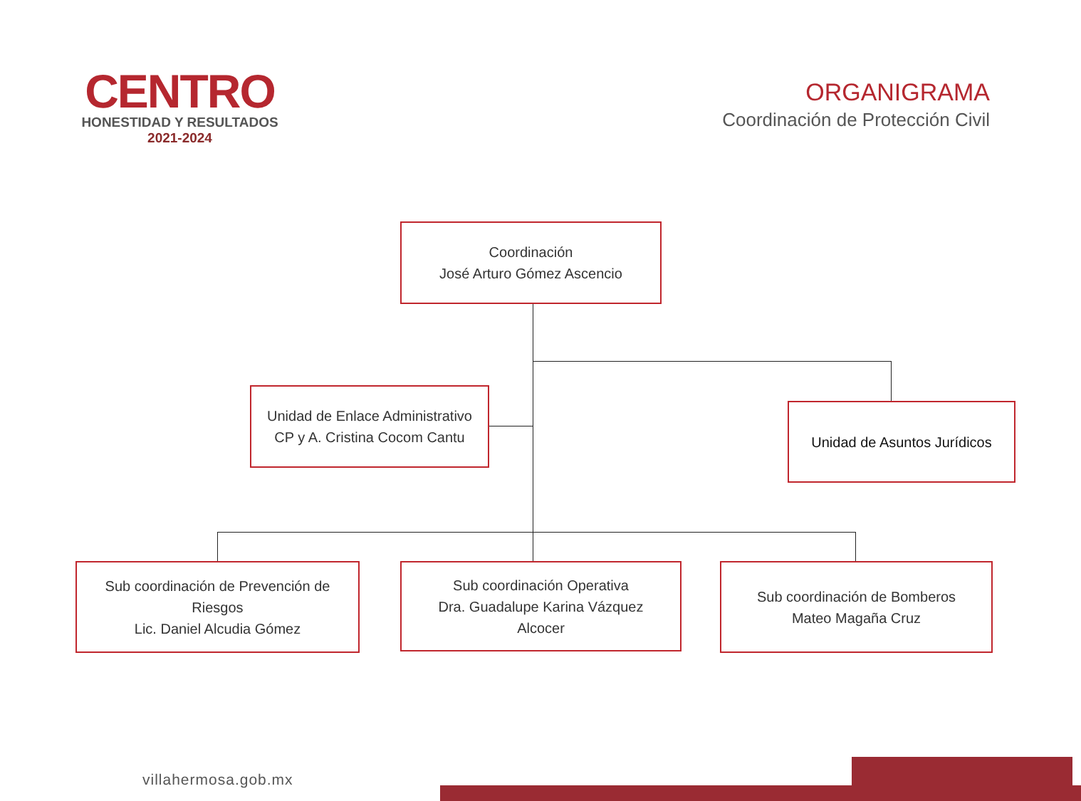CENTRO
HONESTIDAD Y RESULTADOS
2021-2024
ORGANIGRAMA
Coordinación de Protección Civil
Coordinación
José Arturo Gómez Ascencio
Unidad de Enlace Administrativo
CP y A. Cristina Cocom Cantu
Unidad de Asuntos Jurídicos
Sub coordinación de Prevención de
Riesgos
Lic. Daniel Alcudia Gómez
Sub coordinación Operativa
Dra. Guadalupe Karina Vázquez
Alcocer
Sub coordinación de Bomberos
Mateo Magaña Cruz
villahermosa.gob.mx